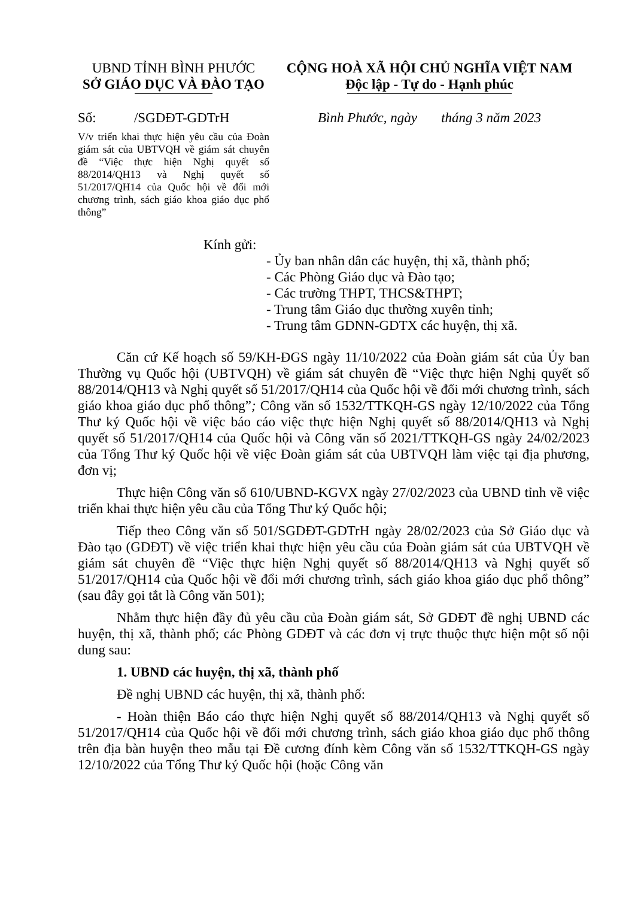UBND TỈNH BÌNH PHƯỚC
SỞ GIÁO DỤC VÀ ĐÀO TẠO
CỘNG HOÀ XÃ HỘI CHỦ NGHĨA VIỆT NAM
Độc lập - Tự do - Hạnh phúc
Số: /SGDĐT-GDTrH
Bình Phước, ngày tháng 3 năm 2023
V/v triển khai thực hiện yêu cầu của Đoàn giám sát của UBTVQH về giám sát chuyên đề “Việc thực hiện Nghị quyết số 88/2014/QH13 và Nghị quyết số 51/2017/QH14 của Quốc hội về đổi mới chương trình, sách giáo khoa giáo dục phổ thông”
Kính gửi:
- Ủy ban nhân dân các huyện, thị xã, thành phố;
- Các Phòng Giáo dục và Đào tạo;
- Các trường THPT, THCS&THPT;
- Trung tâm Giáo dục thường xuyên tỉnh;
- Trung tâm GDNN-GDTX các huyện, thị xã.
Căn cứ Kế hoạch số 59/KH-ĐGS ngày 11/10/2022 của Đoàn giám sát của Ủy ban Thường vụ Quốc hội (UBTVQH) về giám sát chuyên đề “Việc thực hiện Nghị quyết số 88/2014/QH13 và Nghị quyết số 51/2017/QH14 của Quốc hội về đổi mới chương trình, sách giáo khoa giáo dục phổ thông”; Công văn số 1532/TTKQH-GS ngày 12/10/2022 của Tổng Thư ký Quốc hội về việc báo cáo việc thực hiện Nghị quyết số 88/2014/QH13 và Nghị quyết số 51/2017/QH14 của Quốc hội và Công văn số 2021/TTKQH-GS ngày 24/02/2023 của Tổng Thư ký Quốc hội về việc Đoàn giám sát của UBTVQH làm việc tại địa phương, đơn vị;
Thực hiện Công văn số 610/UBND-KGVX ngày 27/02/2023 của UBND tỉnh về việc triển khai thực hiện yêu cầu của Tổng Thư ký Quốc hội;
Tiếp theo Công văn số 501/SGDĐT-GDTrH ngày 28/02/2023 của Sở Giáo dục và Đào tạo (GDĐT) về việc triển khai thực hiện yêu cầu của Đoàn giám sát của UBTVQH về giám sát chuyên đề “Việc thực hiện Nghị quyết số 88/2014/QH13 và Nghị quyết số 51/2017/QH14 của Quốc hội về đổi mới chương trình, sách giáo khoa giáo dục phổ thông” (sau đây gọi tắt là Công văn 501);
Nhằm thực hiện đầy đủ yêu cầu của Đoàn giám sát, Sở GDĐT đề nghị UBND các huyện, thị xã, thành phố; các Phòng GDĐT và các đơn vị trực thuộc thực hiện một số nội dung sau:
1. UBND các huyện, thị xã, thành phố
Đề nghị UBND các huyện, thị xã, thành phố:
- Hoàn thiện Báo cáo thực hiện Nghị quyết số 88/2014/QH13 và Nghị quyết số 51/2017/QH14 của Quốc hội về đổi mới chương trình, sách giáo khoa giáo dục phổ thông trên địa bàn huyện theo mẫu tại Đề cương đính kèm Công văn số 1532/TTKQH-GS ngày 12/10/2022 của Tổng Thư ký Quốc hội (hoặc Công văn